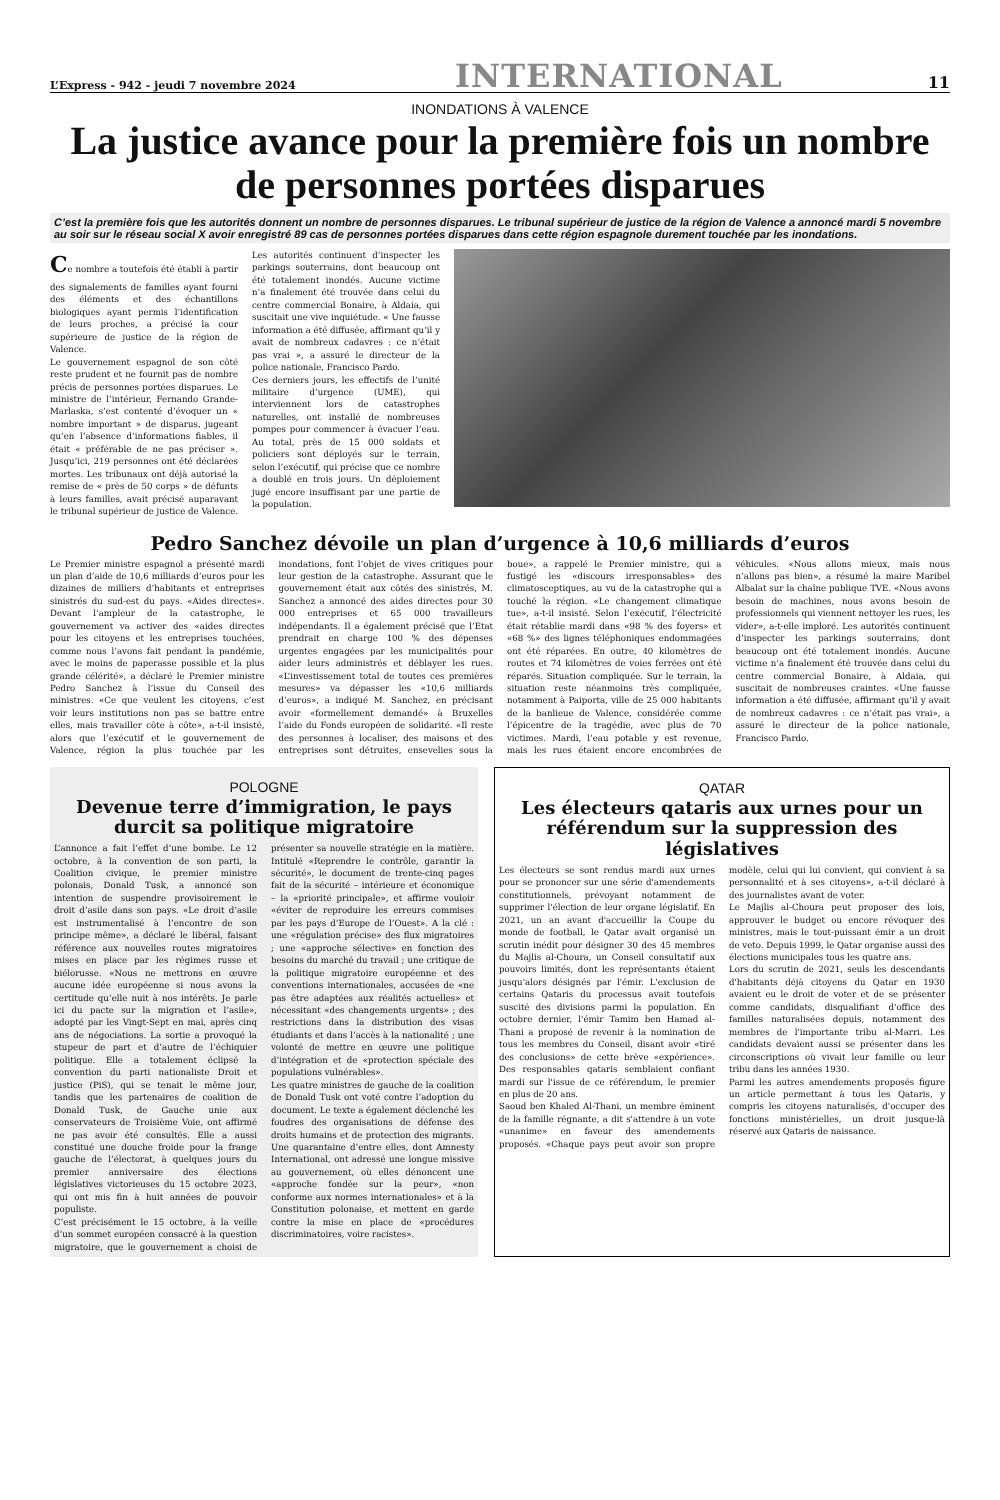L’Express - 942 - jeudi 7 novembre 2024 INTERNATIONAL 11
INONDATIONS À VALENCE
La justice avance pour la première fois un nombre de personnes portées disparues
C’est la première fois que les autorités donnent un nombre de personnes disparues. Le tribunal supérieur de justice de la région de Valence a annoncé mardi 5 novembre au soir sur le réseau social X avoir enregistré 89 cas de personnes portées disparues dans cette région espagnole durement touchée par les inondations.
Ce nombre a toutefois été établi à partir des signalements de familles ayant fourni des éléments et des échantillons biologiques ayant permis l’identification de leurs proches, a précisé la cour supérieure de justice de la région de Valence.
Le gouvernement espagnol de son côté reste prudent et ne fournit pas de nombre précis de personnes portées disparues. Le ministre de l’intérieur, Fernando Grande-Marlaska, s’est contenté d’évoquer un « nombre important » de disparus, jugeant qu’en l’absence d’informations fiables, il était « préférable de ne pas préciser ». Jusqu’ici, 219 personnes ont été déclarées mortes. Les tribunaux ont déjà autorisé la remise de « près de 50 corps » de défunts à leurs familles, avait précisé auparavant le tribunal supérieur de justice de Valence. Les autorités continuent d’inspecter les parkings souterrains, dont beaucoup ont été totalement inondés. Aucune victime n’a finalement été trouvée dans celui du centre commercial Bonaire, à Aldaia, qui suscitait une vive inquiétude. « Une fausse information a été diffusée, affirmant qu’il y avait de nombreux cadavres : ce n’était pas vrai », a assuré le directeur de la police nationale, Francisco Pardo.
Ces derniers jours, les effectifs de l’unité militaire d’urgence (UME), qui interviennent lors de catastrophes naturelles, ont installé de nombreuses pompes pour commencer à évacuer l’eau. Au total, près de 15 000 soldats et policiers sont déployés sur le terrain, selon l’exécutif, qui précise que ce nombre a doublé en trois jours. Un déploiement jugé encore insuffisant par une partie de la population.
Pedro Sanchez dévoile un plan d’urgence à 10,6 milliards d’euros
Le Premier ministre espagnol a présenté mardi un plan d’aide de 10,6 milliards d’euros pour les dizaines de milliers d’habitants et entreprises sinistrés du sud-est du pays. «Aides directes». Devant l’ampleur de la catastrophe, le gouvernement va activer des «aides directes pour les citoyens et les entreprises touchées, comme nous l’avons fait pendant la pandémie, avec le moins de paperasse possible et la plus grande célérité», a déclaré le Premier ministre Pedro Sanchez à l’issue du Conseil des ministres. «Ce que veulent les citoyens, c’est voir leurs institutions non pas se battre entre elles, mais travailler côte à côte», a-t-il insisté, alors que l’exécutif et le gouvernement de Valence, région la plus touchée par les inondations, font l’objet de vives critiques pour leur gestion de la catastrophe. Assurant que le gouvernement était aux côtés des sinistrés, M. Sanchez a annoncé des aides directes pour 30 000 entreprises et 65 000 travailleurs indépendants. Il a également précisé que l’Etat prendrait en charge 100 % des dépenses urgentes engagées par les municipalités pour aider leurs administrés et déblayer les rues. «L’investissement total de toutes ces premières mesures» va dépasser les «10,6 milliards d’euros», a indiqué M. Sanchez, en précisant avoir «formellement demandé» à Bruxelles l’aide du Fonds européen de solidarité. «Il reste des personnes à localiser, des maisons et des entreprises sont détruites, ensevelies sous la boue», a rappelé le Premier ministre, qui a fustigé les «discours irresponsables» des climatosceptiques, au vu de la catastrophe qui a touché la région. «Le changement climatique tue», a-t-il insisté. Selon l’exécutif, l’électricité était rétablie mardi dans «98 % des foyers» et «68 %» des lignes téléphoniques endommagées ont été réparées. En outre, 40 kilomètres de routes et 74 kilomètres de voies ferrées ont été réparés. Situation compliquée. Sur le terrain, la situation reste néanmoins très compliquée, notamment à Paiporta, ville de 25 000 habitants de la banlieue de Valence, considérée comme l’épicentre de la tragédie, avec plus de 70 victimes. Mardi, l’eau potable y est revenue, mais les rues étaient encore encombrées de véhicules. «Nous allons mieux, mais nous n’allons pas bien», a résumé la maire Maribel Albalat sur la chaîne publique TVE. «Nous avons besoin de machines, nous avons besoin de professionnels qui viennent nettoyer les rues, les vider», a-t-elle imploré. Les autorités continuent d’inspecter les parkings souterrains, dont beaucoup ont été totalement inondés. Aucune victime n’a finalement été trouvée dans celui du centre commercial Bonaire, à Aldaia, qui suscitait de nombreuses craintes. «Une fausse information a été diffusée, affirmant qu’il y avait de nombreux cadavres : ce n’était pas vrai», a assuré le directeur de la police nationale, Francisco Pardo.
POLOGNE
Devenue terre d’immigration, le pays durcit sa politique migratoire
L’annonce a fait l’effet d’une bombe. Le 12 octobre, à la convention de son parti, la Coalition civique, le premier ministre polonais, Donald Tusk, a annoncé son intention de suspendre provisoirement le droit d’asile dans son pays. «Le droit d’asile est instrumentalisé à l’encontre de son principe même», a déclaré le libéral, faisant référence aux nouvelles routes migratoires mises en place par les régimes russe et biélorusse. «Nous ne mettrons en œuvre aucune idée européenne si nous avons la certitude qu’elle nuit à nos intérêts. Je parle ici du pacte sur la migration et l’asile», adopté par les Vingt-Sept en mai, après cinq ans de négociations. La sortie a provoqué la stupeur de part et d’autre de l’échiquier politique. Elle a totalement éclipsé la convention du parti nationaliste Droit et justice (PiS), qui se tenait le même jour, tandis que les partenaires de coalition de Donald Tusk, de Gauche unie aux conservateurs de Troisième Voie, ont affirmé ne pas avoir été consultés. Elle a aussi constitué une douche froide pour la frange gauche de l’électorat, à quelques jours du premier anniversaire des élections législatives victorieuses du 15 octobre 2023, qui ont mis fin à huit années de pouvoir populiste.
C’est précisément le 15 octobre, à la veille d’un sommet européen consacré à la question migratoire, que le gouvernement a choisi de présenter sa nouvelle stratégie en la matière. Intitulé «Reprendre le contrôle, garantir la sécurité», le document de trente-cinq pages fait de la sécurité – intérieure et économique – la «priorité principale», et affirme vouloir «éviter de reproduire les erreurs commises par les pays d’Europe de l’Ouest». A la clé : une «régulation précise» des flux migratoires ; une «approche sélective» en fonction des besoins du marché du travail ; une critique de la politique migratoire européenne et des conventions internationales, accusées de «ne pas être adaptées aux réalités actuelles» et nécessitant «des changements urgents» ; des restrictions dans la distribution des visas étudiants et dans l’accès à la nationalité ; une volonté de mettre en œuvre une politique d’intégration et de «protection spéciale des populations vulnérables».
Les quatre ministres de gauche de la coalition de Donald Tusk ont voté contre l’adoption du document. Le texte a également déclenché les foudres des organisations de défense des droits humains et de protection des migrants. Une quarantaine d’entre elles, dont Amnesty International, ont adressé une longue missive au gouvernement, où elles dénoncent une «approche fondée sur la peur», «non conforme aux normes internationales» et à la Constitution polonaise, et mettent en garde contre la mise en place de «procédures discriminatoires, voire racistes».
QATAR
Les électeurs qataris aux urnes pour un référendum sur la suppression des législatives
Les électeurs se sont rendus mardi aux urnes pour se prononcer sur une série d'amendements constitutionnels, prévoyant notamment de supprimer l'élection de leur organe législatif. En 2021, un an avant d'accueillir la Coupe du monde de football, le Qatar avait organisé un scrutin inédit pour désigner 30 des 45 membres du Majlis al-Choura, un Conseil consultatif aux pouvoirs limités, dont les représentants étaient jusqu'alors désignés par l'émir. L'exclusion de certains Qataris du processus avait toutefois suscité des divisions parmi la population. En octobre dernier, l'émir Tamim ben Hamad al-Thani a proposé de revenir à la nomination de tous les membres du Conseil, disant avoir «tiré des conclusions» de cette brève «expérience». Des responsables qataris semblaient confiant mardi sur l'issue de ce référendum, le premier en plus de 20 ans.
Saoud ben Khaled Al-Thani, un membre éminent de la famille régnante, a dit s'attendre à un vote «unanime» en faveur des amendements proposés. «Chaque pays peut avoir son propre modèle, celui qui lui convient, qui convient à sa personnalité et à ses citoyens», a-t-il déclaré à des journalistes avant de voter.
Le Majlis al-Choura peut proposer des lois, approuver le budget ou encore révoquer des ministres, mais le tout-puissant émir a un droit de veto. Depuis 1999, le Qatar organise aussi des élections municipales tous les quatre ans.
Lors du scrutin de 2021, seuls les descendants d'habitants déjà citoyens du Qatar en 1930 avaient eu le droit de voter et de se présenter comme candidats, disqualifiant d'office des familles naturalisées depuis, notamment des membres de l'importante tribu al-Marri. Les candidats devaient aussi se présenter dans les circonscriptions où vivait leur famille ou leur tribu dans les années 1930.
Parmi les autres amendements proposés figure un article permettant à tous les Qataris, y compris les citoyens naturalisés, d'occuper des fonctions ministérielles, un droit jusque-là réservé aux Qataris de naissance.